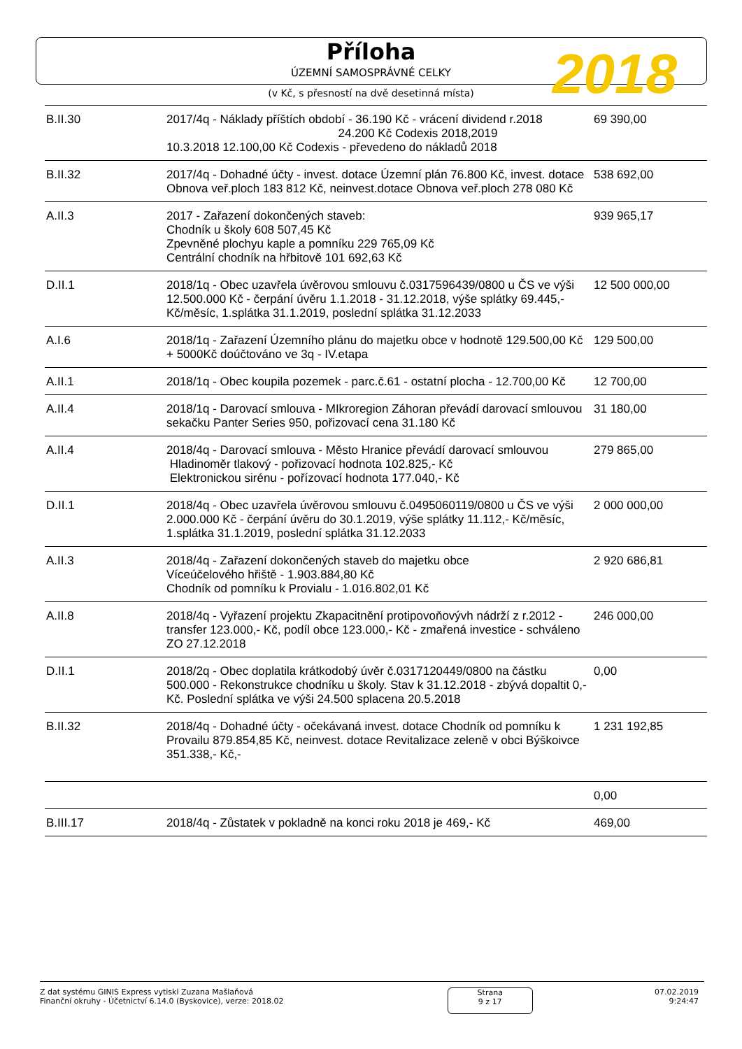Příloha
ÚZEMNÍ SAMOSPRÁVNÉ CELKY
(v Kč, s přesností na dvě desetinná místa)
2018
| B.II.30 | 2017/4q - Náklady příštích období - 36.190 Kč - vrácení dividend r.2018 24.200 Kč Codexis 2018,2019 10.3.2018 12.100,00 Kč Codexis - převedeno do nákladů 2018 | 69 390,00 |
| B.II.32 | 2017/4q - Dohadné účty - invest. dotace Územní plán 76.800 Kč, invest. dotace Obnova veř.ploch 183 812 Kč, neinvest.dotace Obnova veř.ploch 278 080 Kč | 538 692,00 |
| A.II.3 | 2017 - Zařazení dokončených staveb: Chodník u školy 608 507,45 Kč Zpevněné plochyu kaple a pomníku 229 765,09 Kč Centrální chodník na hřbitově 101 692,63 Kč | 939 965,17 |
| D.II.1 | 2018/1q - Obec uzavřela úvěrovou smlouvu č.0317596439/0800 u ČS ve výši 12.500.000 Kč - čerpání úvěru 1.1.2018 - 31.12.2018, výše splátky 69.445,- Kč/měsíc, 1.splátka 31.1.2019, poslední splátka 31.12.2033 | 12 500 000,00 |
| A.I.6 | 2018/1q - Zařazení Územního plánu do majetku obce v hodnotě 129.500,00 Kč + 5000Kč doúčtováno ve 3q - IV.etapa | 129 500,00 |
| A.II.1 | 2018/1q - Obec koupila pozemek - parc.č.61 - ostatní plocha - 12.700,00 Kč | 12 700,00 |
| A.II.4 | 2018/1q - Darovací smlouva - MIkroregion Záhoran převádí darovací smlouvou sekačku Panter Series 950, pořizovací cena 31.180 Kč | 31 180,00 |
| A.II.4 | 2018/4q - Darovací smlouva - Město Hranice převádí darovací smlouvou Hladinoměr tlakový - pořizovací hodnota 102.825,- Kč Elektronickou sirénu - pořízovací hodnota 177.040,- Kč | 279 865,00 |
| D.II.1 | 2018/4q - Obec uzavřela úvěrovou smlouvu č.0495060119/0800 u ČS ve výši 2.000.000 Kč - čerpání úvěru do 30.1.2019, výše splátky 11.112,- Kč/měsíc, 1.splátka 31.1.2019, poslední splátka 31.12.2033 | 2 000 000,00 |
| A.II.3 | 2018/4q - Zařazení dokončených staveb do majetku obce Víceúčelového hřiště - 1.903.884,80 Kč Chodník od pomníku k Provialu - 1.016.802,01 Kč | 2 920 686,81 |
| A.II.8 | 2018/4q - Vyřazení projektu Zkapacitnění protipovoňovývh nádrží z r.2012 - transfer 123.000,- Kč, podíl obce 123.000,- Kč - zmařená investice - schváleno ZO 27.12.2018 | 246 000,00 |
| D.II.1 | 2018/2q - Obec doplatila krátkodobý úvěr č.0317120449/0800 na částku 500.000 - Rekonstrukce chodníku u školy. Stav k 31.12.2018 - zbývá dopaltit 0,- Kč. Poslední splátka ve výši 24.500 splacena 20.5.2018 | 0,00 |
| B.II.32 | 2018/4q - Dohadné účty - očekávaná invest. dotace Chodník od pomníku k Provailu 879.854,85 Kč, neinvest. dotace Revitalizace zeleně v obci Býškoivce 351.338,- Kč,- | 1 231 192,85 |
| | | 0,00 |
| B.III.17 | 2018/4q - Zůstatek v pokladně na konci roku 2018 je 469,- Kč | 469,00 |
Z dat systému GINIS Express vytiskl Zuzana Mašlaňová
Finanční okruhy - Účetnictví 6.14.0 (Byskovice), verze: 2018.02
Strana
9 z 17
07.02.2019
9:24:47